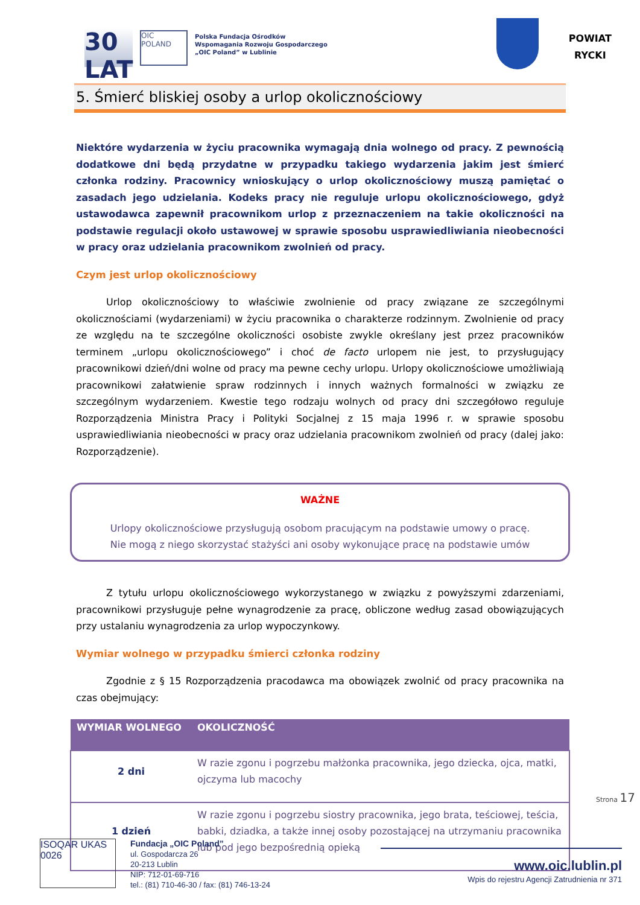30 LAT
OIC POLAND
Polska Fundacja Ośrodków
Wspomagania Rozwoju Gospodarczego
„OIC Poland” w Lublinie
POWIAT
RYCKI
5. Śmierć bliskiej osoby a urlop okolicznościowy
Niektóre wydarzenia w życiu pracownika wymagają dnia wolnego od pracy. Z pewnością dodatkowe dni będą przydatne w przypadku takiego wydarzenia jakim jest śmierć członka rodziny. Pracownicy wnioskujący o urlop okolicznościowy muszą pamiętać o zasadach jego udzielania. Kodeks pracy nie reguluje urlopu okolicznościowego, gdyż ustawodawca zapewnił pracownikom urlop z przeznaczeniem na takie okoliczności na podstawie regulacji około ustawowej w sprawie sposobu usprawiedliwiania nieobecności w pracy oraz udzielania pracownikom zwolnień od pracy.
Czym jest urlop okolicznościowy
Urlop okolicznościowy to właściwie zwolnienie od pracy związane ze szczególnymi okolicznościami (wydarzeniami) w życiu pracownika o charakterze rodzinnym. Zwolnienie od pracy ze względu na te szczególne okoliczności osobiste zwykle określany jest przez pracowników terminem „urlopu okolicznościowego” i choć de facto urlopem nie jest, to przysługujący pracownikowi dzień/dni wolne od pracy ma pewne cechy urlopu. Urlopy okolicznościowe umożliwiają pracownikowi załatwienie spraw rodzinnych i innych ważnych formalności w związku ze szczególnym wydarzeniem. Kwestie tego rodzaju wolnych od pracy dni szczegółowo reguluje Rozporządzenia Ministra Pracy i Polityki Socjalnej z 15 maja 1996 r. w sprawie sposobu usprawiedliwiania nieobecności w pracy oraz udzielania pracownikom zwolnień od pracy (dalej jako: Rozporządzenie).
WAŻNE
Urlopy okolicznościowe przysługują osobom pracującym na podstawie umowy o pracę.
Nie mogą z niego skorzystać stażyści ani osoby wykonujące pracę na podstawie umów
Z tytułu urlopu okolicznościowego wykorzystanego w związku z powyższymi zdarzeniami, pracownikowi przysługuje pełne wynagrodzenie za pracę, obliczone według zasad obowiązujących przy ustalaniu wynagrodzenia za urlop wypoczynkowy.
Wymiar wolnego w przypadku śmierci członka rodziny
Zgodnie z § 15 Rozporządzenia pracodawca ma obowiązek zwolnić od pracy pracownika na czas obejmujący:
| WYMIAR WOLNEGO | OKOLICZNOŚĆ |
| --- | --- |
| 2 dni | W razie zgonu i pogrzebu małżonka pracownika, jego dziecka, ojca, matki, ojczyma lub macochy |
| 1 dzień | W razie zgonu i pogrzebu siostry pracownika, jego brata, teściowej, teścia, babki, dziadka, a także innej osoby pozostającej na utrzymaniu pracownika lub pod jego bezpośrednią opieką |
Strona 17
ISOQAR UKAS 0026
Fundacja „OIC Poland”
ul. Gospodarcza 26
20-213 Lublin
NIP: 712-01-69-716
tel.: (81) 710-46-30 / fax: (81) 746-13-24
www.oic.lublin.pl
Wpis do rejestru Agencji Zatrudnienia nr 371